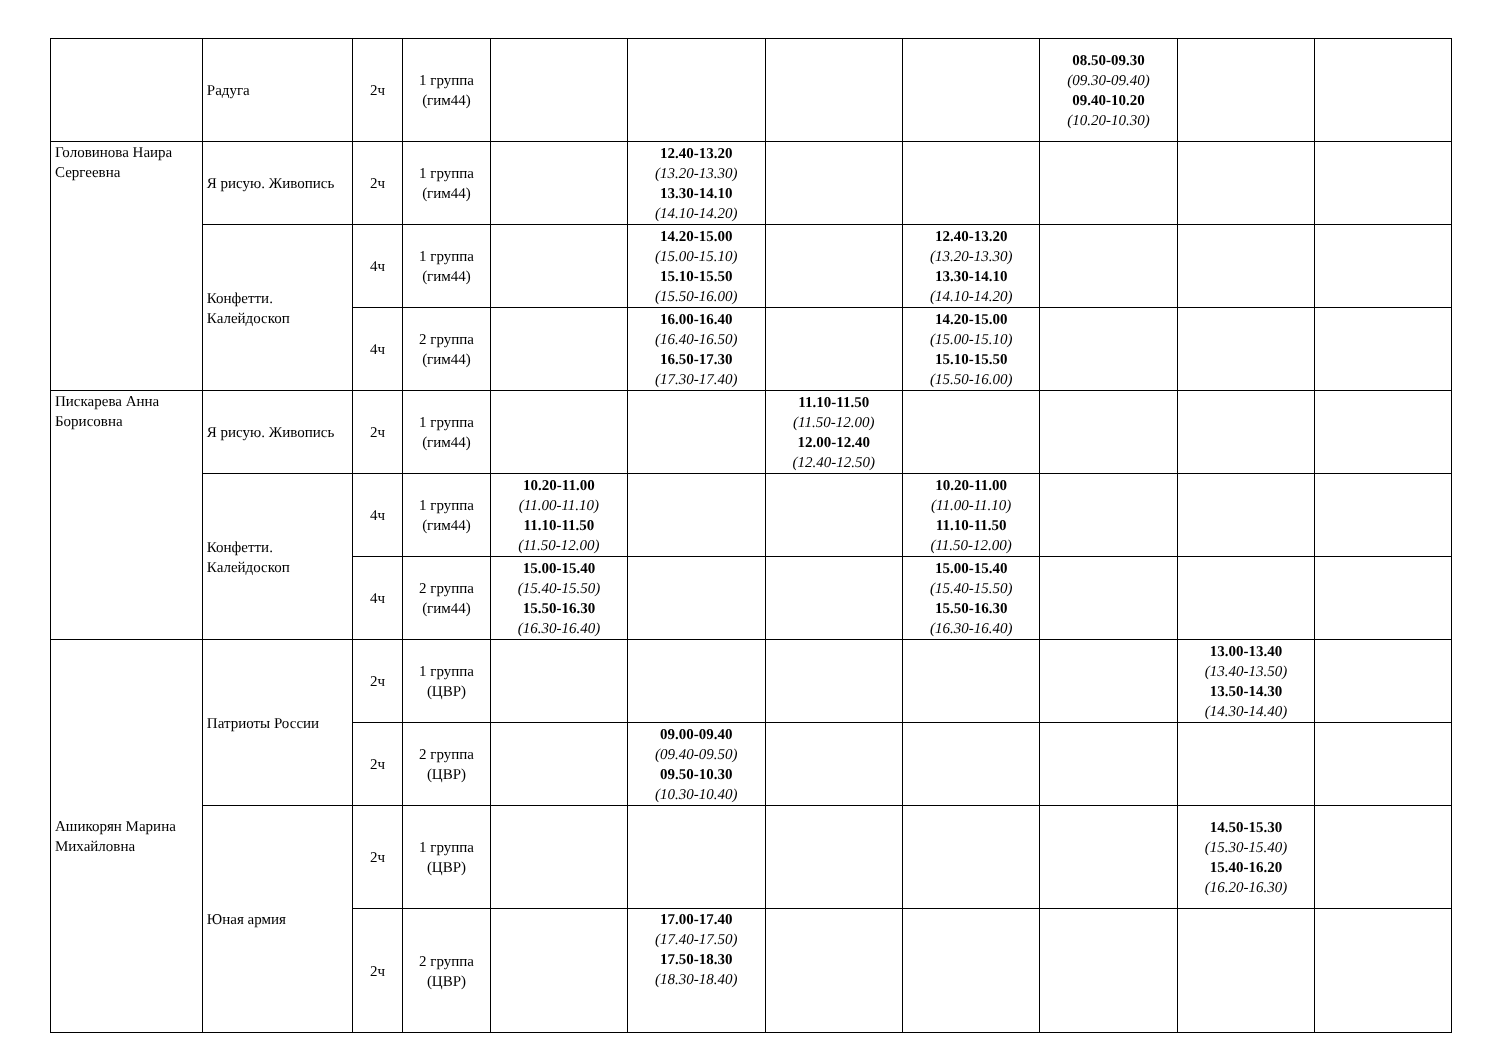| | Радуга | 2ч | 1 группа (гим44) | | | | | 08.50-09.30 (09.30-09.40) 09.40-10.20 (10.20-10.30) | | |
| Головинова Наира Сергеевна | Я рисую. Живопись | 2ч | 1 группа (гим44) | | 12.40-13.20 (13.20-13.30) 13.30-14.10 (14.10-14.20) | | | | | |
| | Конфетти. Калейдоскоп | 4ч | 1 группа (гим44) | | 14.20-15.00 (15.00-15.10) 15.10-15.50 (15.50-16.00) | | 12.40-13.20 (13.20-13.30) 13.30-14.10 (14.10-14.20) | | | |
| | | 4ч | 2 группа (гим44) | | 16.00-16.40 (16.40-16.50) 16.50-17.30 (17.30-17.40) | | 14.20-15.00 (15.00-15.10) 15.10-15.50 (15.50-16.00) | | | |
| Пискарева Анна Борисовна | Я рисую. Живопись | 2ч | 1 группа (гим44) | | | 11.10-11.50 (11.50-12.00) 12.00-12.40 (12.40-12.50) | | | | |
| | Конфетти. Калейдоскоп | 4ч | 1 группа (гим44) | 10.20-11.00 (11.00-11.10) 11.10-11.50 (11.50-12.00) | | | 10.20-11.00 (11.00-11.10) 11.10-11.50 (11.50-12.00) | | | |
| | | 4ч | 2 группа (гим44) | 15.00-15.40 (15.40-15.50) 15.50-16.30 (16.30-16.40) | | | 15.00-15.40 (15.40-15.50) 15.50-16.30 (16.30-16.40) | | | |
| Ашикорян Марина Михайловна | Патриоты России | 2ч | 1 группа (ЦВР) | | | | | | 13.00-13.40 (13.40-13.50) 13.50-14.30 (14.30-14.40) | |
| | | 2ч | 2 группа (ЦВР) | | 09.00-09.40 (09.40-09.50) 09.50-10.30 (10.30-10.40) | | | | | |
| | Юная армия | 2ч | 1 группа (ЦВР) | | | | | | 14.50-15.30 (15.30-15.40) 15.40-16.20 (16.20-16.30) | |
| | | 2ч | 2 группа (ЦВР) | | 17.00-17.40 (17.40-17.50) 17.50-18.30 (18.30-18.40) | | | | | |